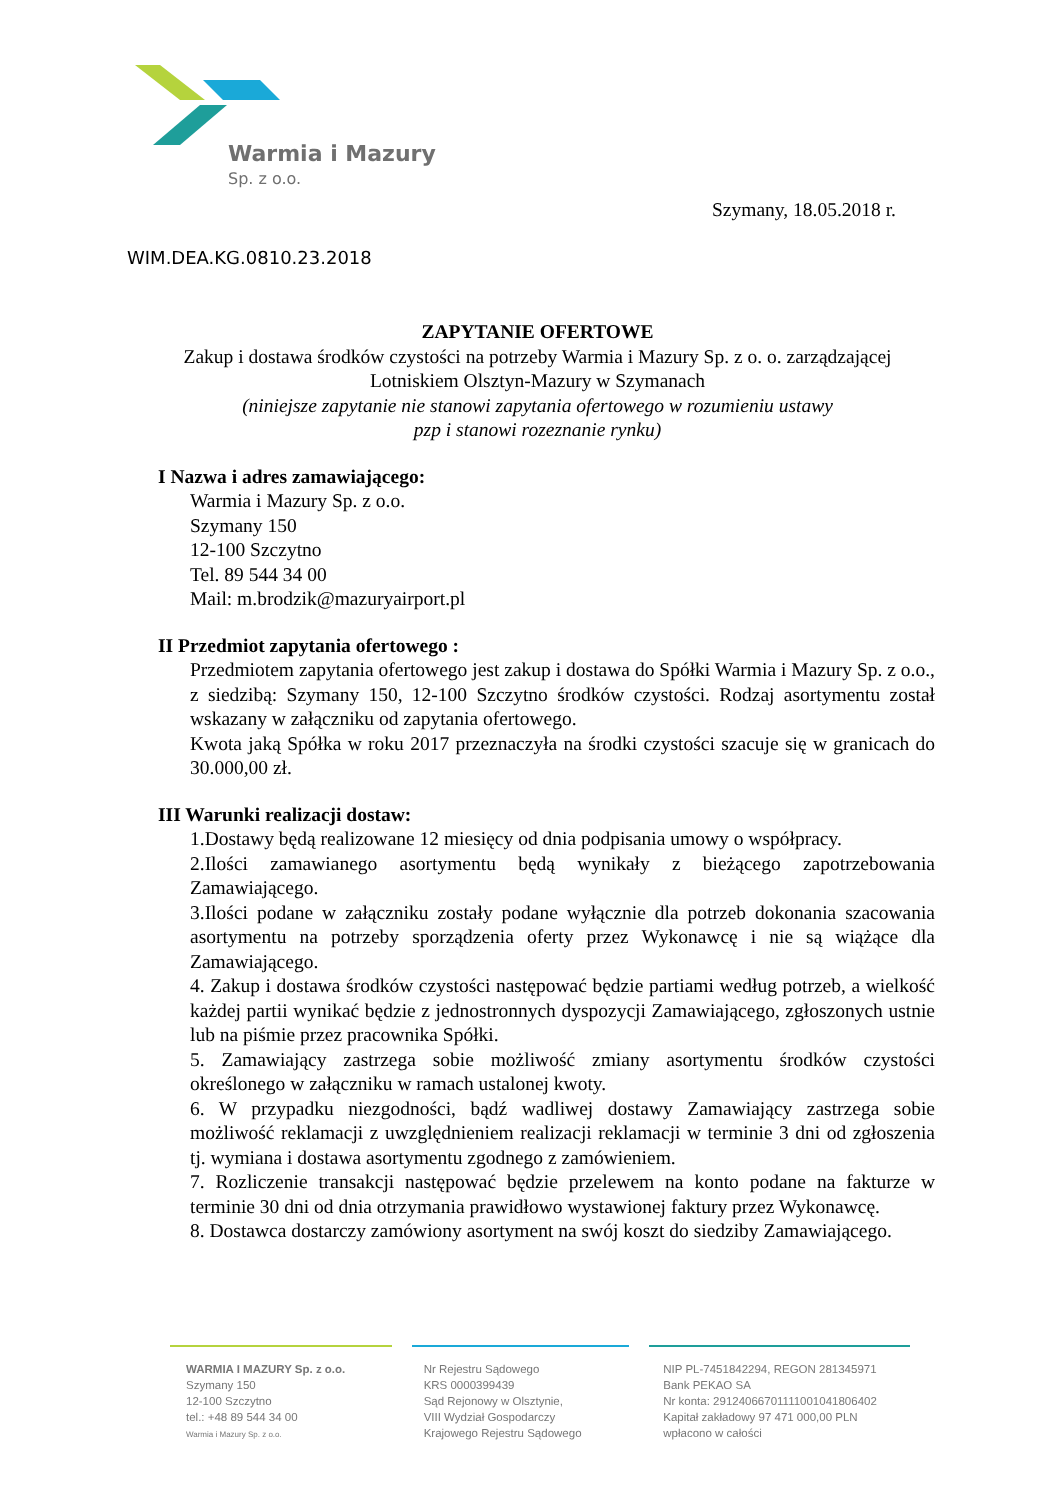Warmia i Mazury
Sp. z o.o.
Szymany, 18.05.2018 r.
WIM.DEA.KG.0810.23.2018
ZAPYTANIE OFERTOWE
Zakup i dostawa środków czystości na potrzeby Warmia i Mazury Sp. z o. o. zarządzającej Lotniskiem Olsztyn-Mazury w Szymanach
(niniejsze zapytanie nie stanowi zapytania ofertowego w rozumieniu ustawy
pzp i stanowi rozeznanie rynku)
I Nazwa i adres zamawiającego:
Warmia i Mazury Sp. z o.o.
Szymany 150
12-100 Szczytno
Tel. 89 544 34 00
Mail: m.brodzik@mazuryairport.pl
II Przedmiot zapytania ofertowego :
Przedmiotem zapytania ofertowego jest zakup i dostawa do Spółki Warmia i Mazury Sp. z o.o., z siedzibą: Szymany 150, 12-100 Szczytno środków czystości. Rodzaj asortymentu został wskazany w załączniku od zapytania ofertowego.
Kwota jaką Spółka w roku 2017 przeznaczyła na środki czystości szacuje się w granicach do 30.000,00 zł.
III Warunki realizacji dostaw:
1.Dostawy będą realizowane 12 miesięcy od dnia podpisania umowy o współpracy.
2.Ilości zamawianego asortymentu będą wynikały z bieżącego zapotrzebowania Zamawiającego.
3.Ilości podane w załączniku zostały podane wyłącznie dla potrzeb dokonania szacowania asortymentu na potrzeby sporządzenia oferty przez Wykonawcę i nie są wiążące dla Zamawiającego.
4. Zakup i dostawa środków czystości następować będzie partiami według potrzeb, a wielkość każdej partii wynikać będzie z jednostronnych dyspozycji Zamawiającego, zgłoszonych ustnie lub na piśmie przez pracownika Spółki.
5. Zamawiający zastrzega sobie możliwość zmiany asortymentu środków czystości określonego w załączniku w ramach ustalonej kwoty.
6. W przypadku niezgodności, bądź wadliwej dostawy Zamawiający zastrzega sobie możliwość reklamacji z uwzględnieniem realizacji reklamacji w terminie 3 dni od zgłoszenia tj. wymiana i dostawa asortymentu zgodnego z zamówieniem.
7. Rozliczenie transakcji następować będzie przelewem na konto podane na fakturze w terminie 30 dni od dnia otrzymania prawidłowo wystawionej faktury przez Wykonawcę.
8. Dostawca dostarczy zamówiony asortyment na swój koszt do siedziby Zamawiającego.
WARMIA I MAZURY Sp. z o.o.
Szymany 150
12-100 Szczytno
tel.: +48 89 544 34 00
Warmia i Mazury Sp. z o.o.
Nr Rejestru Sądowego
KRS 0000399439
Sąd Rejonowy w Olsztynie,
VIII Wydział Gospodarczy
Krajowego Rejestru Sądowego
NIP PL-7451842294, REGON 281345971
Bank PEKAO SA
Nr konta: 29124066701111001041806402
Kapitał zakładowy 97 471 000,00 PLN
wpłacono w całości